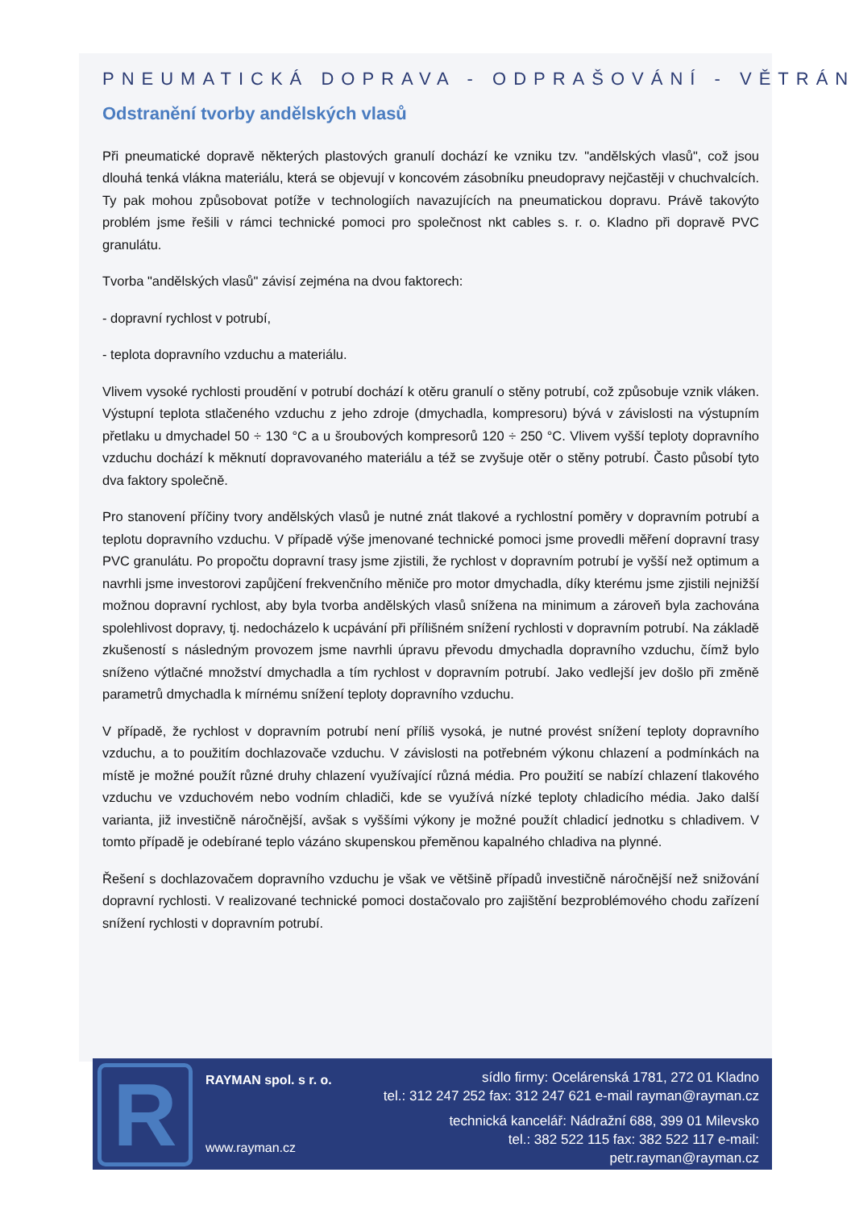PNEUMATICKÁ DOPRAVA - ODPRAŠOVÁNÍ - VĚTRÁNÍ
Odstranění tvorby andělských vlasů
Při pneumatické dopravě některých plastových granulí dochází ke vzniku tzv. "andělských vlasů", což jsou dlouhá tenká vlákna materiálu, která se objevují v koncovém zásobníku pneudopravy nejčastěji v chuchvalcích. Ty pak mohou způsobovat potíže v technologiích navazujících na pneumatickou dopravu. Právě takovýto problém jsme řešili v rámci technické pomoci pro společnost nkt cables s. r. o. Kladno při dopravě PVC granulátu.
Tvorba "andělských vlasů" závisí zejména na dvou faktorech:
- dopravní rychlost v potrubí,
- teplota dopravního vzduchu a materiálu.
Vlivem vysoké rychlosti proudění v potrubí dochází k otěru granulí o stěny potrubí, což způsobuje vznik vláken. Výstupní teplota stlačeného vzduchu z jeho zdroje (dmychadla, kompresoru) bývá v závislosti na výstupním přetlaku u dmychadel 50 ÷ 130 °C a u šroubových kompresorů 120 ÷ 250 °C. Vlivem vyšší teploty dopravního vzduchu dochází k měknutí dopravovaného materiálu a též se zvyšuje otěr o stěny potrubí. Často působí tyto dva faktory společně.
Pro stanovení příčiny tvory andělských vlasů je nutné znát tlakové a rychlostní poměry v dopravním potrubí a teplotu dopravního vzduchu. V případě výše jmenované technické pomoci jsme provedli měření dopravní trasy PVC granulátu. Po propočtu dopravní trasy jsme zjistili, že rychlost v dopravním potrubí je vyšší než optimum a navrhli jsme investorovi zapůjčení frekvenčního měniče pro motor dmychadla, díky kterému jsme zjistili nejnižší možnou dopravní rychlost, aby byla tvorba andělských vlasů snížena na minimum a zároveň byla zachována spolehlivost dopravy, tj. nedocházelo k ucpávání při přílišném snížení rychlosti v dopravním potrubí. Na základě zkušeností s následným provozem jsme navrhli úpravu převodu dmychadla dopravního vzduchu, čímž bylo sníženo výtlačné množství dmychadla a tím rychlost v dopravním potrubí. Jako vedlejší jev došlo při změně parametrů dmychadla k mírnému snížení teploty dopravního vzduchu.
V případě, že rychlost v dopravním potrubí není příliš vysoká, je nutné provést snížení teploty dopravního vzduchu, a to použitím dochlazovače vzduchu. V závislosti na potřebném výkonu chlazení a podmínkách na místě je možné použít různé druhy chlazení využívající různá média. Pro použití se nabízí chlazení tlakového vzduchu ve vzduchovém nebo vodním chladiči, kde se využívá nízké teploty chladicího média. Jako další varianta, již investičně náročnější, avšak s vyššími výkony je možné použít chladicí jednotku s chladivem. V tomto případě je odebírané teplo vázáno skupenskou přeměnou kapalného chladiva na plynné.
Řešení s dochlazovačem dopravního vzduchu je však ve většině případů investičně náročnější než snižování dopravní rychlosti. V realizované technické pomoci dostačovalo pro zajištění bezproblémového chodu zařízení snížení rychlosti v dopravním potrubí.
R
RAYMAN spol. s r. o.
www.rayman.cz
sídlo firmy: Ocelárenská 1781, 272 01 Kladno
tel.: 312 247 252 fax: 312 247 621 e-mail rayman@rayman.cz
technická kancelář: Nádražní 688, 399 01 Milevsko
tel.: 382 522 115 fax: 382 522 117 e-mail: petr.rayman@rayman.cz